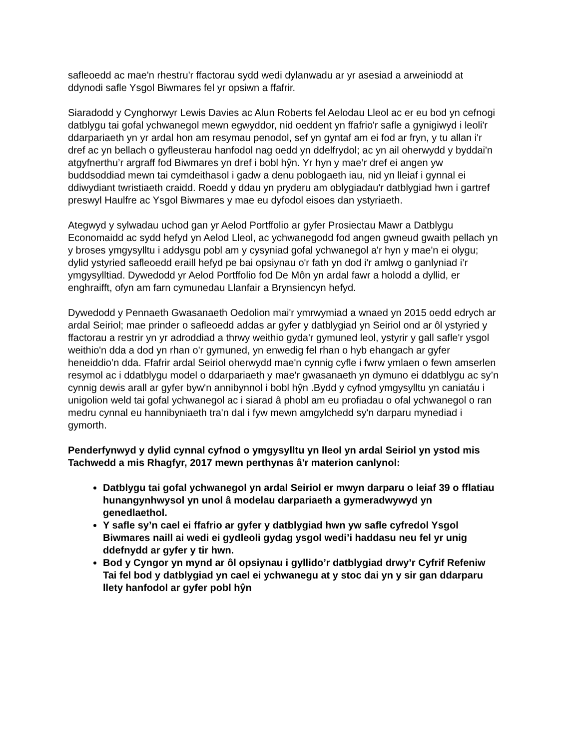safleoedd ac mae'n rhestru'r ffactorau sydd wedi dylanwadu ar yr asesiad a arweiniodd at ddynodi safle Ysgol Biwmares fel yr opsiwn a ffafrir.
Siaradodd y Cynghorwyr Lewis Davies ac Alun Roberts fel Aelodau Lleol ac er eu bod yn cefnogi datblygu tai gofal ychwanegol mewn egwyddor, nid oeddent yn ffafrio'r safle a gynigiwyd i leoli'r ddarpariaeth yn yr ardal hon am resymau penodol, sef yn gyntaf am ei fod ar fryn, y tu allan i'r dref ac yn bellach o gyfleusterau hanfodol nag oedd yn ddelfrydol; ac yn ail oherwydd y byddai'n atgyfnerthu’r argraff fod Biwmares yn dref i bobl hŷn. Yr hyn y mae’r dref ei angen yw buddsoddiad mewn tai cymdeithasol i gadw a denu poblogaeth iau, nid yn lleiaf i gynnal ei ddiwydiant twristiaeth craidd. Roedd y ddau yn pryderu am oblygiadau'r datblygiad hwn i gartref preswyl Haulfre ac Ysgol Biwmares y mae eu dyfodol eisoes dan ystyriaeth.
Ategwyd y sylwadau uchod gan yr Aelod Portffolio ar gyfer Prosiectau Mawr a Datblygu Economaidd ac sydd hefyd yn Aelod Lleol, ac ychwanegodd fod angen gwneud gwaith pellach yn y broses ymgysylltu i addysgu pobl am y cysyniad gofal ychwanegol a'r hyn y mae'n ei olygu; dylid ystyried safleoedd eraill hefyd pe bai opsiynau o'r fath yn dod i'r amlwg o ganlyniad i’r ymgysylltiad. Dywedodd yr Aelod Portffolio fod De Môn yn ardal fawr a holodd a dyllid, er enghraifft, ofyn am farn cymunedau Llanfair a Brynsiencyn hefyd.
Dywedodd y Pennaeth Gwasanaeth Oedolion mai'r ymrwymiad a wnaed yn 2015 oedd edrych ar ardal Seiriol; mae prinder o safleoedd addas ar gyfer y datblygiad yn Seiriol ond ar ôl ystyried y ffactorau a restrir yn yr adroddiad a thrwy weithio gyda'r gymuned leol, ystyrir y gall safle'r ysgol weithio'n dda a dod yn rhan o'r gymuned, yn enwedig fel rhan o hyb ehangach ar gyfer heneiddio’n dda. Ffafrir ardal Seiriol oherwydd mae'n cynnig cyfle i fwrw ymlaen o fewn amserlen resymol ac i ddatblygu model o ddarpariaeth y mae'r gwasanaeth yn dymuno ei ddatblygu ac sy’n cynnig dewis arall ar gyfer byw'n annibynnol i bobl hŷn .Bydd y cyfnod ymgysylltu yn caniatáu i unigolion weld tai gofal ychwanegol ac i siarad â phobl am eu profiadau o ofal ychwanegol o ran medru cynnal eu hannibyniaeth tra'n dal i fyw mewn amgylchedd sy'n darparu mynediad i gymorth.
Penderfynwyd y dylid cynnal cyfnod o ymgysylltu yn lleol yn ardal Seiriol yn ystod mis Tachwedd a mis Rhagfyr, 2017 mewn perthynas â'r materion canlynol:
Datblygu tai gofal ychwanegol yn ardal Seiriol er mwyn darparu o leiaf 39 o fflatiau hunangynhwysol yn unol â modelau darpariaeth a gymeradwywyd yn genedlaethol.
Y safle sy’n cael ei ffafrio ar gyfer y datblygiad hwn yw safle cyfredol Ysgol Biwmares naill ai wedi ei gydleoli gydag ysgol wedi’i haddasu neu fel yr unig ddefnydd ar gyfer y tir hwn.
Bod y Cyngor yn mynd ar ôl opsiynau i gyllido’r datblygiad drwy’r Cyfrif Refeniw Tai fel bod y datblygiad yn cael ei ychwanegu at y stoc dai yn y sir gan ddarparu llety hanfodol ar gyfer pobl hŷn